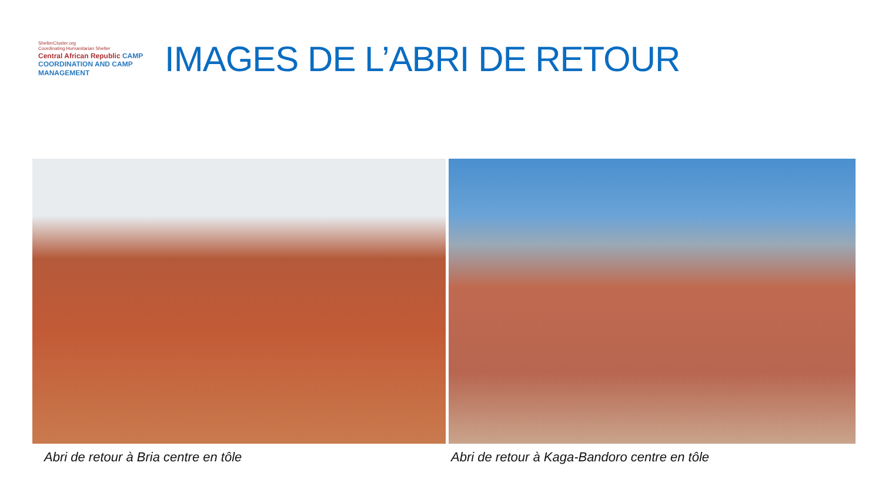ShelterCluster.org
Coordinating Humanitarian Shelter
Central African Republic CAMP COORDINATION AND CAMP MANAGEMENT
IMAGES DE L’ABRI DE RETOUR
Abri de retour à Bria centre en tôle Abri de retour à Kaga-Bandoro centre en tôle